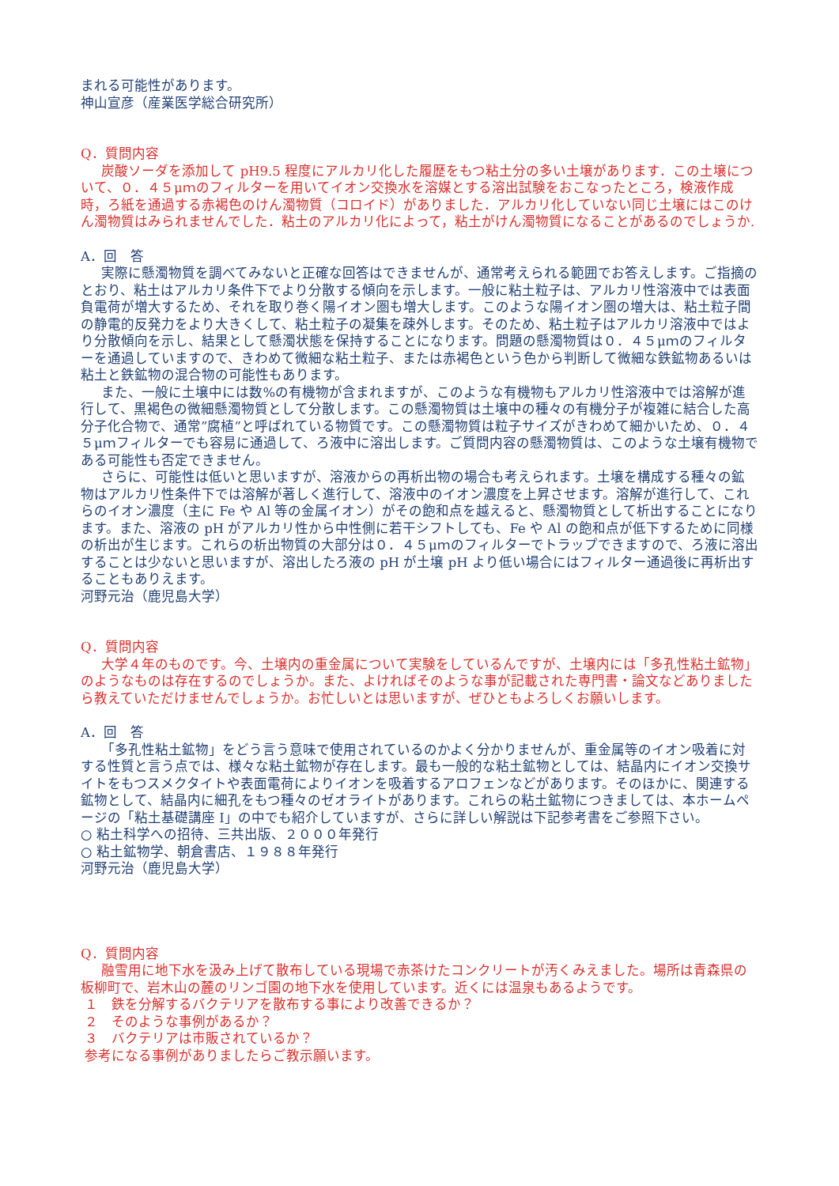まれる可能性があります。
神山宣彦（産業医学総合研究所）
Q．質問内容
炭酸ソーダを添加して pH9.5 程度にアルカリ化した履歴をもつ粘土分の多い土壌があります．この土壌について、０．４５μｍのフィルターを用いてイオン交換水を溶媒とする溶出試験をおこなったところ，検液作成時，ろ紙を通過する赤褐色のけん濁物質（コロイド）がありました．アルカリ化していない同じ土壌にはこのけん濁物質はみられませんでした．粘土のアルカリ化によって，粘土がけん濁物質になることがあるのでしょうか.
A．回　答
実際に懸濁物質を調べてみないと正確な回答はできませんが、通常考えられる範囲でお答えします。ご指摘のとおり、粘土はアルカリ条件下でより分散する傾向を示します。一般に粘土粒子は、アルカリ性溶液中では表面負電荷が増大するため、それを取り巻く陽イオン圏も増大します。このような陽イオン圏の増大は、粘土粒子間の静電的反発力をより大きくして、粘土粒子の凝集を疎外します。そのため、粘土粒子はアルカリ溶液中ではより分散傾向を示し、結果として懸濁状態を保持することになります。問題の懸濁物質は０．４５μｍのフィルターを通過していますので、きわめて微細な粘土粒子、または赤褐色という色から判断して微細な鉄鉱物あるいは粘土と鉄鉱物の混合物の可能性もあります。
また、一般に土壌中には数%の有機物が含まれますが、このような有機物もアルカリ性溶液中では溶解が進行して、黒褐色の微細懸濁物質として分散します。この懸濁物質は土壌中の種々の有機分子が複雑に結合した高分子化合物で、通常”腐植”と呼ばれている物質です。この懸濁物質は粒子サイズがきわめて細かいため、０．４５μｍフィルターでも容易に通過して、ろ液中に溶出します。ご質問内容の懸濁物質は、このような土壌有機物である可能性も否定できません。
さらに、可能性は低いと思いますが、溶液からの再析出物の場合も考えられます。土壌を構成する種々の鉱物はアルカリ性条件下では溶解が著しく進行して、溶液中のイオン濃度を上昇させます。溶解が進行して、これらのイオン濃度（主に Fe や Al 等の金属イオン）がその飽和点を越えると、懸濁物質として析出することになります。また、溶液の pH がアルカリ性から中性側に若干シフトしても、Fe や Al の飽和点が低下するために同様の析出が生じます。これらの析出物質の大部分は０．４５μｍのフィルターでトラップできますので、ろ液に溶出することは少ないと思いますが、溶出したろ液の pH が土壌 pH より低い場合にはフィルター通過後に再析出することもありえます。
河野元治（鹿児島大学）
Q．質問内容
大学４年のものです。今、土壌内の重金属について実験をしているんですが、土壌内には「多孔性粘土鉱物」のようなものは存在するのでしょうか。また、よければそのような事が記載された専門書・論文などありましたら教えていただけませんでしょうか。お忙しいとは思いますが、ぜひともよろしくお願いします。
A．回　答
「多孔性粘土鉱物」をどう言う意味で使用されているのかよく分かりませんが、重金属等のイオン吸着に対する性質と言う点では、様々な粘土鉱物が存在します。最も一般的な粘土鉱物としては、結晶内にイオン交換サイトをもつスメクタイトや表面電荷によりイオンを吸着するアロフェンなどがあります。そのほかに、関連する鉱物として、結晶内に細孔をもつ種々のゼオライトがあります。これらの粘土鉱物につきましては、本ホームページの「粘土基礎講座 I」の中でも紹介していますが、さらに詳しい解説は下記参考書をご参照下さい。
○ 粘土科学への招待、三共出版、２０００年発行
○ 粘土鉱物学、朝倉書店、１９８８年発行
河野元治（鹿児島大学）
Q．質問内容
融雪用に地下水を汲み上げて散布している現場で赤茶けたコンクリートが汚くみえました。場所は青森県の板柳町で、岩木山の麓のリンゴ園の地下水を使用しています。近くには温泉もあるようです。
１　鉄を分解するバクテリアを散布する事により改善できるか？
２　そのような事例があるか？
３　バクテリアは市販されているか？
参考になる事例がありましたらご教示願います。